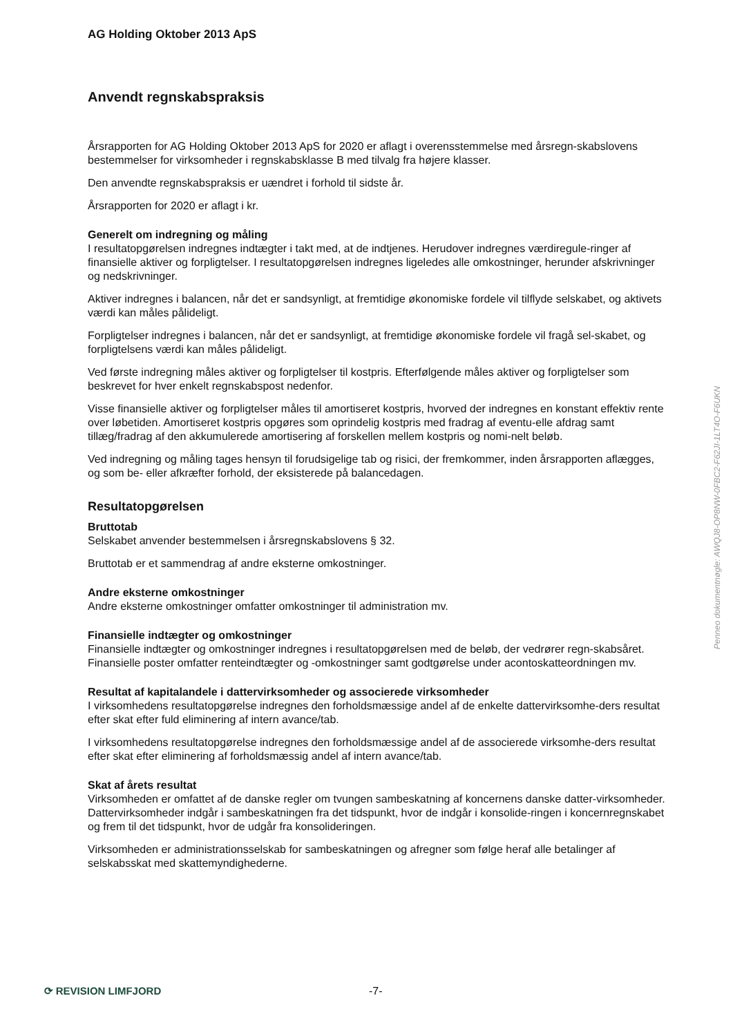AG Holding Oktober 2013 ApS
Anvendt regnskabspraksis
Årsrapporten for AG Holding Oktober 2013 ApS for 2020 er aflagt i overensstemmelse med årsregn-skabslovens bestemmelser for virksomheder i regnskabsklasse B med tilvalg fra højere klasser.
Den anvendte regnskabspraksis er uændret i forhold til sidste år.
Årsrapporten for 2020 er aflagt i kr.
Generelt om indregning og måling
I resultatopgørelsen indregnes indtægter i takt med, at de indtjenes. Herudover indregnes værdiregule-ringer af finansielle aktiver og forpligtelser. I resultatopgørelsen indregnes ligeledes alle omkostninger, herunder afskrivninger og nedskrivninger.
Aktiver indregnes i balancen, når det er sandsynligt, at fremtidige økonomiske fordele vil tilflyde selskabet, og aktivets værdi kan måles pålideligt.
Forpligtelser indregnes i balancen, når det er sandsynligt, at fremtidige økonomiske fordele vil fragå sel-skabet, og forpligtelsens værdi kan måles pålideligt.
Ved første indregning måles aktiver og forpligtelser til kostpris. Efterfølgende måles aktiver og forpligtelser som beskrevet for hver enkelt regnskabspost nedenfor.
Visse finansielle aktiver og forpligtelser måles til amortiseret kostpris, hvorved der indregnes en konstant effektiv rente over løbetiden. Amortiseret kostpris opgøres som oprindelig kostpris med fradrag af eventu-elle afdrag samt tillæg/fradrag af den akkumulerede amortisering af forskellen mellem kostpris og nomi-nelt beløb.
Ved indregning og måling tages hensyn til forudsigelige tab og risici, der fremkommer, inden årsrapporten aflægges, og som be- eller afkræfter forhold, der eksisterede på balancedagen.
Resultatopgørelsen
Bruttotab
Selskabet anvender bestemmelsen i årsregnskabslovens § 32.
Bruttotab er et sammendrag af andre eksterne omkostninger.
Andre eksterne omkostninger
Andre eksterne omkostninger omfatter omkostninger til administration mv.
Finansielle indtægter og omkostninger
Finansielle indtægter og omkostninger indregnes i resultatopgørelsen med de beløb, der vedrører regn-skabsåret. Finansielle poster omfatter renteindtægter og -omkostninger samt godtgørelse under acontoskatteordningen mv.
Resultat af kapitalandele i dattervirksomheder og associerede virksomheder
I virksomhedens resultatopgørelse indregnes den forholdsmæssige andel af de enkelte dattervirksomhe-ders resultat efter skat efter fuld eliminering af intern avance/tab.
I virksomhedens resultatopgørelse indregnes den forholdsmæssige andel af de associerede virksomhe-ders resultat efter skat efter eliminering af forholdsmæssig andel af intern avance/tab.
Skat af årets resultat
Virksomheden er omfattet af de danske regler om tvungen sambeskatning af koncernens danske datter-virksomheder. Dattervirksomheder indgår i sambeskatningen fra det tidspunkt, hvor de indgår i konsolide-ringen i koncernregnskabet og frem til det tidspunkt, hvor de udgår fra konsolideringen.
Virksomheden er administrationsselskab for sambeskatningen og afregner som følge heraf alle betalinger af selskabsskat med skattemyndighederne.
Penneo dokumentnøgle: AWQJ8-OP8NW-0FBC2-F62JI-1LT4O-F6UKN
⟳ REVISION LIMFJORD -7-